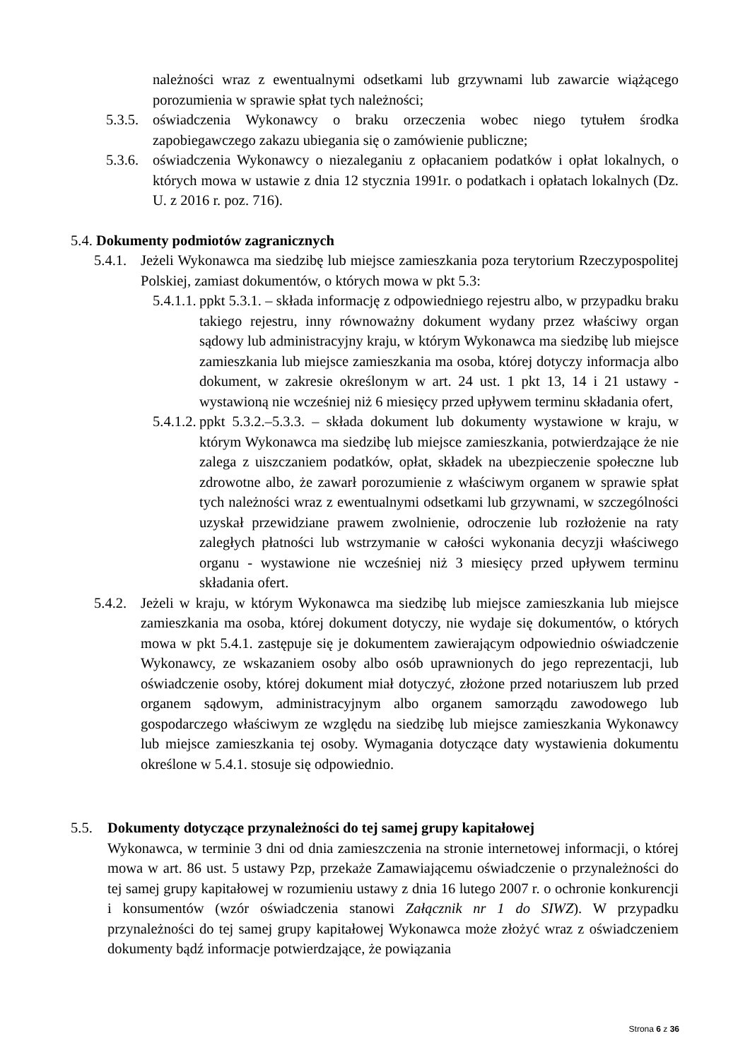należności wraz z ewentualnymi odsetkami lub grzywnami lub zawarcie wiążącego porozumienia w sprawie spłat tych należności;
5.3.5. oświadczenia Wykonawcy o braku orzeczenia wobec niego tytułem środka zapobiegawczego zakazu ubiegania się o zamówienie publiczne;
5.3.6. oświadczenia Wykonawcy o niezaleganiu z opłacaniem podatków i opłat lokalnych, o których mowa w ustawie z dnia 12 stycznia 1991r. o podatkach i opłatach lokalnych (Dz. U. z 2016 r. poz. 716).
5.4. Dokumenty podmiotów zagranicznych
5.4.1. Jeżeli Wykonawca ma siedzibę lub miejsce zamieszkania poza terytorium Rzeczypospolitej Polskiej, zamiast dokumentów, o których mowa w pkt 5.3:
5.4.1.1. ppkt 5.3.1. – składa informację z odpowiedniego rejestru albo, w przypadku braku takiego rejestru, inny równoważny dokument wydany przez właściwy organ sądowy lub administracyjny kraju, w którym Wykonawca ma siedzibę lub miejsce zamieszkania lub miejsce zamieszkania ma osoba, której dotyczy informacja albo dokument, w zakresie określonym w art. 24 ust. 1 pkt 13, 14 i 21 ustawy - wystawioną nie wcześniej niż 6 miesięcy przed upływem terminu składania ofert,
5.4.1.2. ppkt 5.3.2.–5.3.3. – składa dokument lub dokumenty wystawione w kraju, w którym Wykonawca ma siedzibę lub miejsce zamieszkania, potwierdzające że nie zalega z uiszczaniem podatków, opłat, składek na ubezpieczenie społeczne lub zdrowotne albo, że zawarł porozumienie z właściwym organem w sprawie spłat tych należności wraz z ewentualnymi odsetkami lub grzywnami, w szczególności uzyskał przewidziane prawem zwolnienie, odroczenie lub rozłożenie na raty zaległych płatności lub wstrzymanie w całości wykonania decyzji właściwego organu - wystawione nie wcześniej niż 3 miesięcy przed upływem terminu składania ofert.
5.4.2. Jeżeli w kraju, w którym Wykonawca ma siedzibę lub miejsce zamieszkania lub miejsce zamieszkania ma osoba, której dokument dotyczy, nie wydaje się dokumentów, o których mowa w pkt 5.4.1. zastępuje się je dokumentem zawierającym odpowiednio oświadczenie Wykonawcy, ze wskazaniem osoby albo osób uprawnionych do jego reprezentacji, lub oświadczenie osoby, której dokument miał dotyczyć, złożone przed notariuszem lub przed organem sądowym, administracyjnym albo organem samorządu zawodowego lub gospodarczego właściwym ze względu na siedzibę lub miejsce zamieszkania Wykonawcy lub miejsce zamieszkania tej osoby. Wymagania dotyczące daty wystawienia dokumentu określone w 5.4.1. stosuje się odpowiednio.
5.5. Dokumenty dotyczące przynależności do tej samej grupy kapitałowej
Wykonawca, w terminie 3 dni od dnia zamieszczenia na stronie internetowej informacji, o której mowa w art. 86 ust. 5 ustawy Pzp, przekaże Zamawiającemu oświadczenie o przynależności do tej samej grupy kapitałowej w rozumieniu ustawy z dnia 16 lutego 2007 r. o ochronie konkurencji i konsumentów (wzór oświadczenia stanowi Załącznik nr 1 do SIWZ). W przypadku przynależności do tej samej grupy kapitałowej Wykonawca może złożyć wraz z oświadczeniem dokumenty bądź informacje potwierdzające, że powiązania
Strona 6 z 36